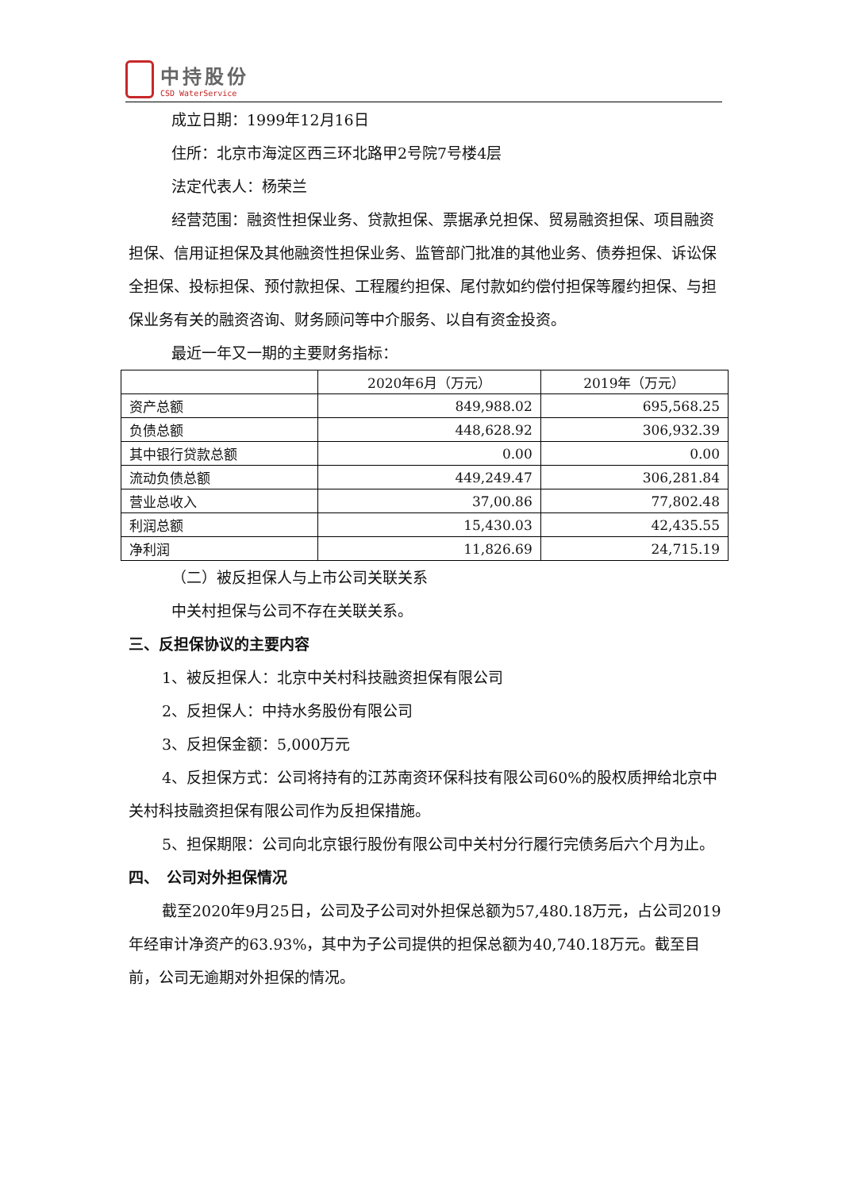中持股份
CSD WaterService
成立日期：1999年12月16日
住所：北京市海淀区西三环北路甲2号院7号楼4层
法定代表人：杨荣兰
经营范围：融资性担保业务、贷款担保、票据承兑担保、贸易融资担保、项目融资担保、信用证担保及其他融资性担保业务、监管部门批准的其他业务、债券担保、诉讼保全担保、投标担保、预付款担保、工程履约担保、尾付款如约偿付担保等履约担保、与担保业务有关的融资咨询、财务顾问等中介服务、以自有资金投资。
最近一年又一期的主要财务指标：
| | 2020年6月（万元） | 2019年（万元） |
| 资产总额 | 849,988.02 | 695,568.25 |
| 负债总额 | 448,628.92 | 306,932.39 |
| 其中银行贷款总额 | 0.00 | 0.00 |
| 流动负债总额 | 449,249.47 | 306,281.84 |
| 营业总收入 | 37,00.86 | 77,802.48 |
| 利润总额 | 15,430.03 | 42,435.55 |
| 净利润 | 11,826.69 | 24,715.19 |
（二）被反担保人与上市公司关联关系
中关村担保与公司不存在关联关系。
三、反担保协议的主要内容
1、被反担保人：北京中关村科技融资担保有限公司
2、反担保人：中持水务股份有限公司
3、反担保金额：5,000万元
4、反担保方式：公司将持有的江苏南资环保科技有限公司60%的股权质押给北京中关村科技融资担保有限公司作为反担保措施。
5、担保期限：公司向北京银行股份有限公司中关村分行履行完债务后六个月为止。
四、　公司对外担保情况
截至2020年9月25日，公司及子公司对外担保总额为57,480.18万元，占公司2019年经审计净资产的63.93%，其中为子公司提供的担保总额为40,740.18万元。截至目前，公司无逾期对外担保的情况。